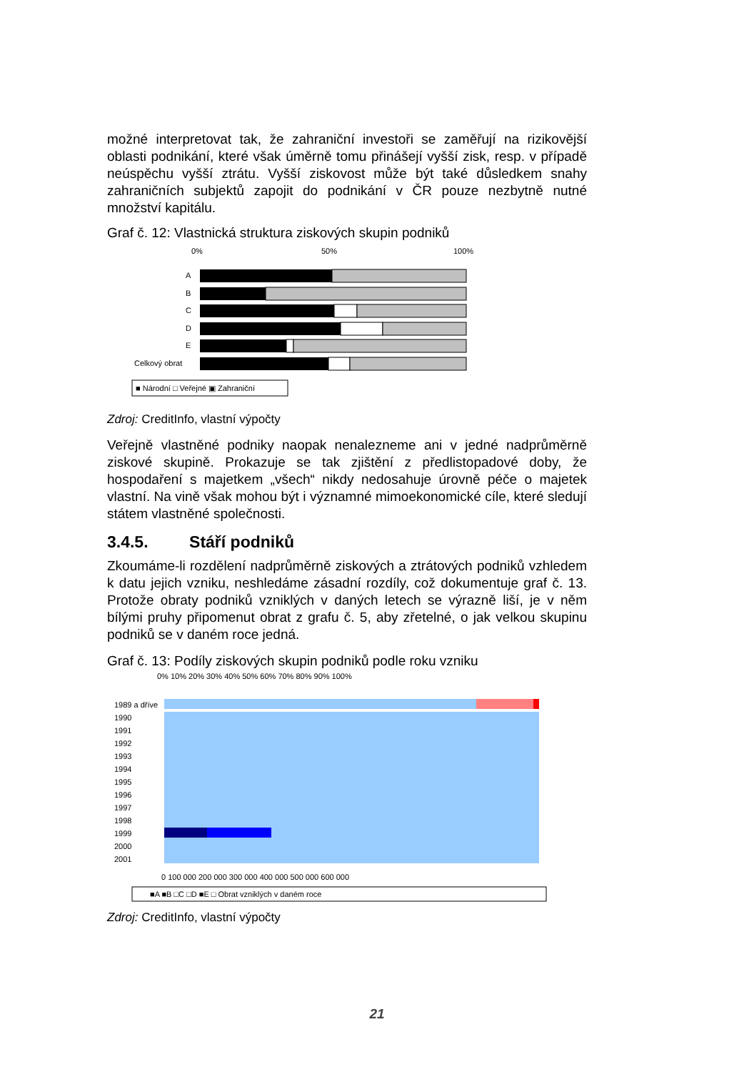možné interpretovat tak, že zahraniční investoři se zaměřují na rizikovější oblasti podnikání, které však úměrně tomu přinášejí vyšší zisk, resp. v případě neúspěchu vyšší ztrátu. Vyšší ziskovost může být také důsledkem snahy zahraničních subjektů zapojit do podnikání v ČR pouze nezbytně nutné množství kapitálu.
Graf č. 12: Vlastnická struktura ziskových skupin podniků
0%
50%
100%
A
B
C
D
E
Celkový obrat
■ Národní □ Veřejné ▣ Zahraniční
Zdroj: CreditInfo, vlastní výpočty
Veřejně vlastněné podniky naopak nenalezneme ani v jedné nadprůměrně ziskové skupině. Prokazuje se tak zjištění z předlistopadové doby, že hospodaření s majetkem „všech“ nikdy nedosahuje úrovně péče o majetek vlastní. Na vině však mohou být i významné mimoekonomické cíle, které sledují státem vlastněné společnosti.
3.4.5. Stáří podniků
Zkoumáme-li rozdělení nadprůměrně ziskových a ztrátových podniků vzhledem k datu jejich vzniku, neshledáme zásadní rozdíly, což dokumentuje graf č. 13. Protože obraty podniků vzniklých v daných letech se výrazně liší, je v něm bílými pruhy připomenut obrat z grafu č. 5, aby zřetelné, o jak velkou skupinu podniků se v daném roce jedná.
Graf č. 13: Podíly ziskových skupin podniků podle roku vzniku
0% 10% 20% 30% 40% 50% 60% 70% 80% 90% 100%
1989 a dříve
1990
1991
1992
1993
1994
1995
1996
1997
1998
1999
2000
2001
0 100 000 200 000 300 000 400 000 500 000 600 000
■A ■B □C □D ■E □ Obrat vzniklých v daném roce
Zdroj: CreditInfo, vlastní výpočty
21